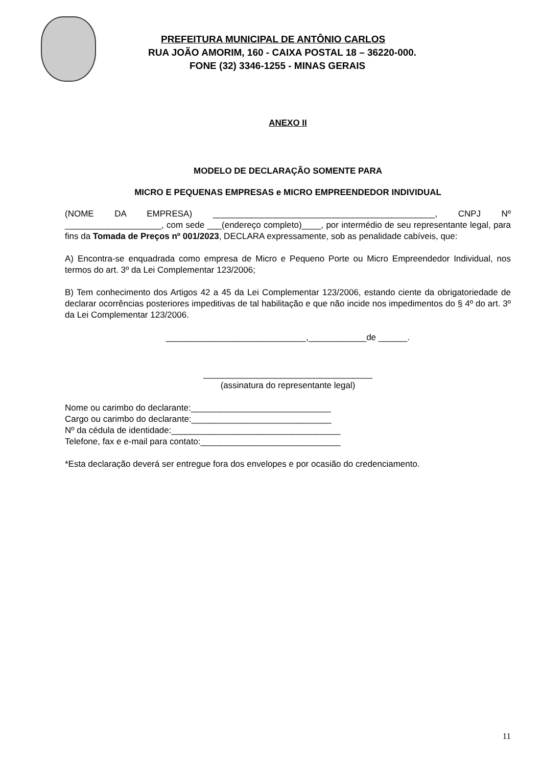PREFEITURA MUNICIPAL DE ANTÔNIO CARLOS
RUA JOÃO AMORIM, 160 - CAIXA POSTAL 18 – 36220-000.
FONE (32) 3346-1255 - MINAS GERAIS
ANEXO II
MODELO DE DECLARAÇÃO SOMENTE PARA
MICRO E PEQUENAS EMPRESAS e MICRO EMPREENDEDOR INDIVIDUAL
(NOME DA EMPRESA) ______________________________________________, CNPJ Nº ____________________, com sede ___(endereço completo)____, por intermédio de seu representante legal, para fins da Tomada de Preços nº 001/2023, DECLARA expressamente, sob as penalidade cabíveis, que:
A) Encontra-se enquadrada como empresa de Micro e Pequeno Porte ou Micro Empreendedor Individual, nos termos do art. 3º da Lei Complementar 123/2006;
B) Tem conhecimento dos Artigos 42 a 45 da Lei Complementar 123/2006, estando ciente da obrigatoriedade de declarar ocorrências posteriores impeditivas de tal habilitação e que não incide nos impedimentos do § 4º do art. 3º da Lei Complementar 123/2006.
_____________________________,____________de ______.
___________________________________
(assinatura do representante legal)
Nome ou carimbo do declarante:_____________________________
Cargo ou carimbo do declarante:_____________________________
Nº da cédula de identidade:___________________________________
Telefone, fax e e-mail para contato:_____________________________
*Esta declaração deverá ser entregue fora dos envelopes e por ocasião do credenciamento.
11